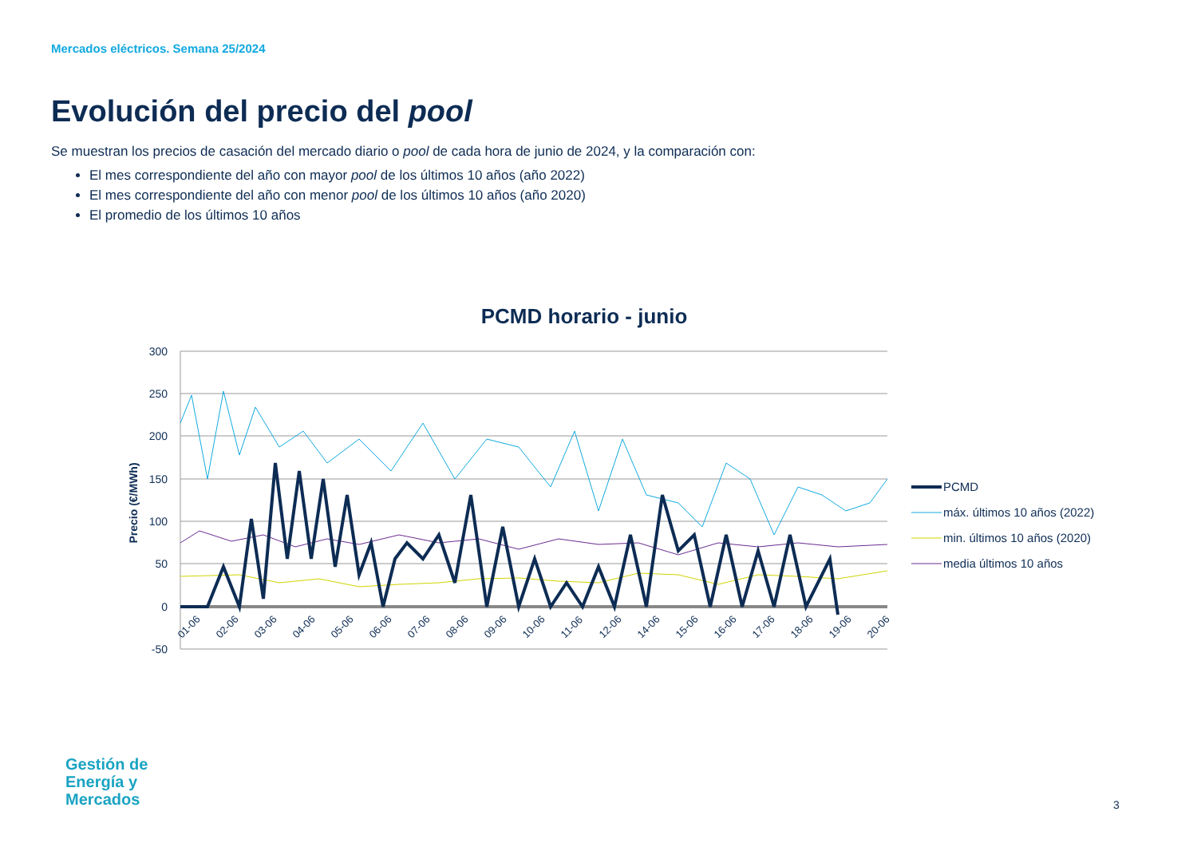Mercados eléctricos. Semana 25/2024
Evolución del precio del pool
Se muestran los precios de casación del mercado diario o pool de cada hora de junio de 2024, y la comparación con:
El mes correspondiente del año con mayor pool de los últimos 10 años (año 2022)
El mes correspondiente del año con menor pool de los últimos 10 años (año 2020)
El promedio de los últimos 10 años
PCMD horario - junio
300
250
200
150
100
50
0
-50
Precio (€/MWh)
01-06
02-06
03-06
04-06
05-06
06-06
07-06
08-06
09-06
10-06
11-06
12-06
14-06
15-06
16-06
17-06
18-06
19-06
20-06
PCMD
máx. últimos 10 años (2022)
min. últimos 10 años (2020)
media últimos 10 años
Gestión de
Energía y
Mercados
3